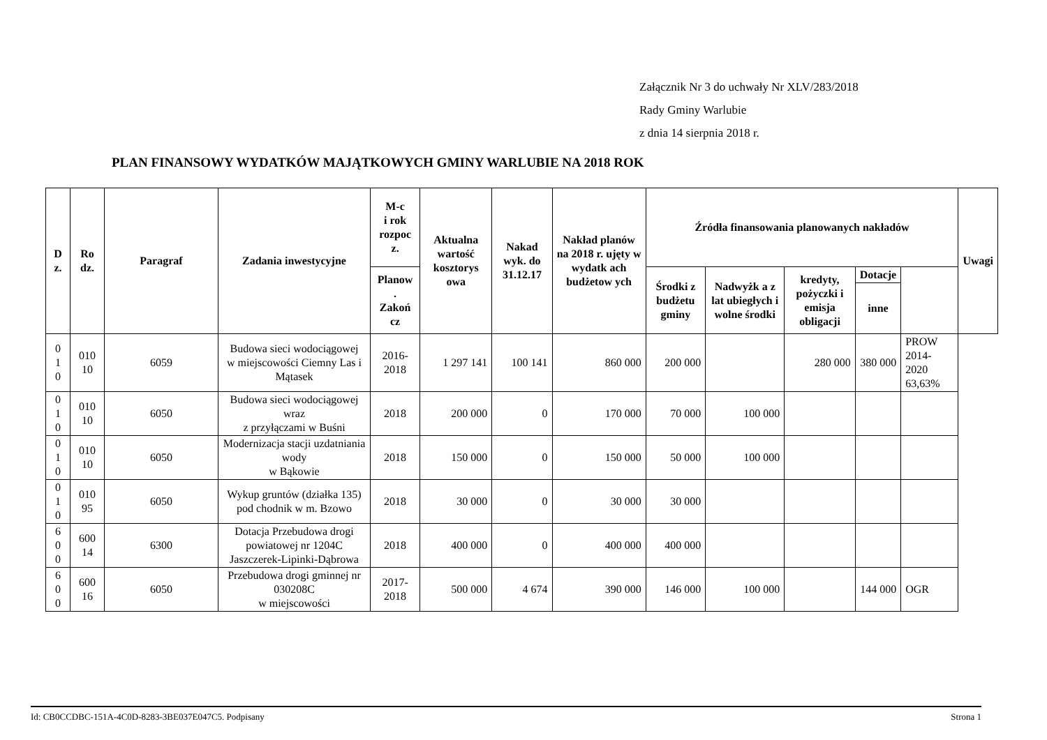Załącznik Nr 3 do uchwały Nr XLV/283/2018
Rady Gminy Warlubie
z dnia 14 sierpnia 2018 r.
PLAN FINANSOWY WYDATKÓW MAJĄTKOWYCH GMINY WARLUBIE NA 2018 ROK
| D z. | Ro dz. | Paragraf | Zadania inwestycyjne | M-c i rok rozpoc z. | Aktualna wartość kosztorys owa | Nakad wyk. do 31.12.17 | Nakład planów na 2018 r. ujęty w wydatk ach budżetow ych | Źródła finansowania planowanych nakładów | | | | | Uwagi |
| --- | --- | --- | --- | --- | --- | --- | --- | --- | --- | --- | --- | --- | --- |
| | | | | Planow . Zakoń cz | | | | Środki z budżetu gminy | Nadwyżk a z lat ubiegłych i wolne środki | kredyty, pożyczki i emisja obligacji | Dotacje | | |
| | | | | | | | | | | | inne | | |
| 0 1 0 | 010 10 | 6059 | Budowa sieci wodociągowej w miejscowości Ciemny Las i Mątasek | 2016- 2018 | 1 297 141 | 100 141 | 860 000 | 200 000 | | 280 000 | 380 000 | PROW 2014-2020 63,63% | |
| 0 1 0 | 010 10 | 6050 | Budowa sieci wodociągowej wraz z przyłączami w Buśni | 2018 | 200 000 | 0 | 170 000 | 70 000 | 100 000 | | | | |
| 0 1 0 | 010 10 | 6050 | Modernizacja stacji uzdatniania wody w Bąkowie | 2018 | 150 000 | 0 | 150 000 | 50 000 | 100 000 | | | | |
| 0 1 0 | 010 95 | 6050 | Wykup gruntów (działka 135) pod chodnik w m. Bzowo | 2018 | 30 000 | 0 | 30 000 | 30 000 | | | | | |
| 6 0 0 | 600 14 | 6300 | Dotacja Przebudowa drogi powiatowej nr 1204C Jaszczerek-Lipinki-Dąbrowa | 2018 | 400 000 | 0 | 400 000 | 400 000 | | | | | |
| 6 0 0 | 600 16 | 6050 | Przebudowa drogi gminnej nr 030208C w miejscowości | 2017- 2018 | 500 000 | 4 674 | 390 000 | 146 000 | 100 000 | | 144 000 | OGR | |
Id: CB0CCDBC-151A-4C0D-8283-3BE037E047C5. Podpisany Strona 1